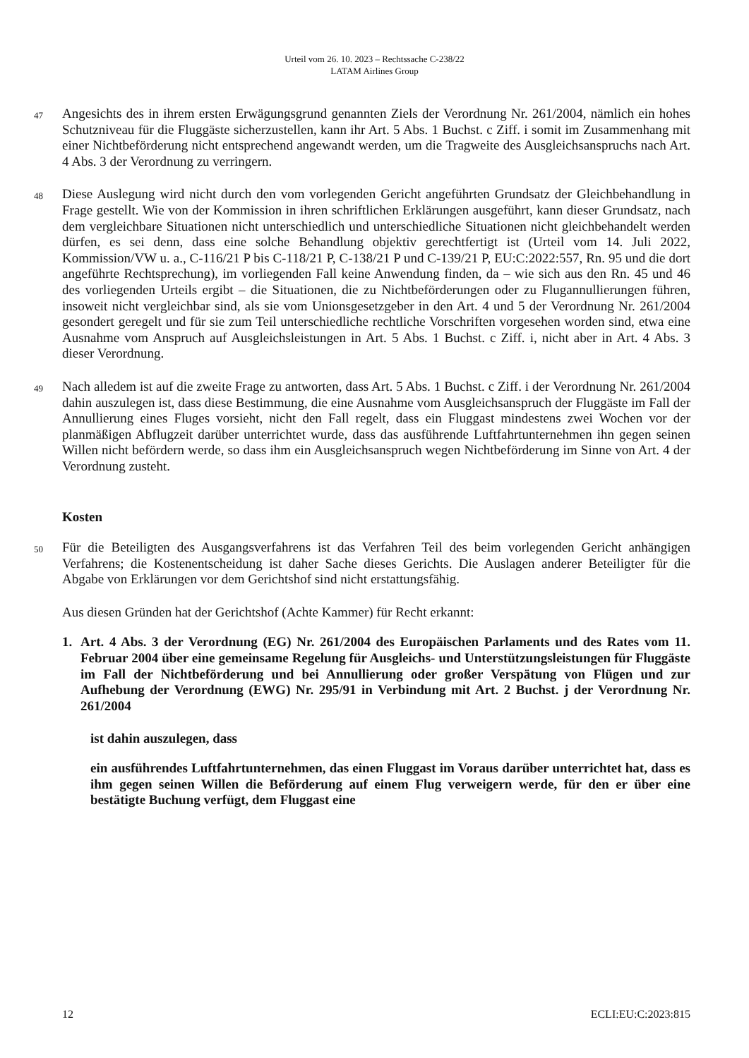Urteil vom 26. 10. 2023 – Rechtssache C-238/22
LATAM Airlines Group
47
Angesichts des in ihrem ersten Erwägungsgrund genannten Ziels der Verordnung Nr. 261/2004, nämlich ein hohes Schutzniveau für die Fluggäste sicherzustellen, kann ihr Art. 5 Abs. 1 Buchst. c Ziff. i somit im Zusammenhang mit einer Nichtbeförderung nicht entsprechend angewandt werden, um die Tragweite des Ausgleichsanspruchs nach Art. 4 Abs. 3 der Verordnung zu verringern.
48
Diese Auslegung wird nicht durch den vom vorlegenden Gericht angeführten Grundsatz der Gleichbehandlung in Frage gestellt. Wie von der Kommission in ihren schriftlichen Erklärungen ausgeführt, kann dieser Grundsatz, nach dem vergleichbare Situationen nicht unterschiedlich und unterschiedliche Situationen nicht gleichbehandelt werden dürfen, es sei denn, dass eine solche Behandlung objektiv gerechtfertigt ist (Urteil vom 14. Juli 2022, Kommission/VW u. a., C-116/21 P bis C-118/21 P, C-138/21 P und C-139/21 P, EU:C:2022:557, Rn. 95 und die dort angeführte Rechtsprechung), im vorliegenden Fall keine Anwendung finden, da – wie sich aus den Rn. 45 und 46 des vorliegenden Urteils ergibt – die Situationen, die zu Nichtbeförderungen oder zu Flugannullierungen führen, insoweit nicht vergleichbar sind, als sie vom Unionsgesetzgeber in den Art. 4 und 5 der Verordnung Nr. 261/2004 gesondert geregelt und für sie zum Teil unterschiedliche rechtliche Vorschriften vorgesehen worden sind, etwa eine Ausnahme vom Anspruch auf Ausgleichsleistungen in Art. 5 Abs. 1 Buchst. c Ziff. i, nicht aber in Art. 4 Abs. 3 dieser Verordnung.
49
Nach alledem ist auf die zweite Frage zu antworten, dass Art. 5 Abs. 1 Buchst. c Ziff. i der Verordnung Nr. 261/2004 dahin auszulegen ist, dass diese Bestimmung, die eine Ausnahme vom Ausgleichsanspruch der Fluggäste im Fall der Annullierung eines Fluges vorsieht, nicht den Fall regelt, dass ein Fluggast mindestens zwei Wochen vor der planmäßigen Abflugzeit darüber unterrichtet wurde, dass das ausführende Luftfahrtunternehmen ihn gegen seinen Willen nicht befördern werde, so dass ihm ein Ausgleichsanspruch wegen Nichtbeförderung im Sinne von Art. 4 der Verordnung zusteht.
Kosten
50
Für die Beteiligten des Ausgangsverfahrens ist das Verfahren Teil des beim vorlegenden Gericht anhängigen Verfahrens; die Kostenentscheidung ist daher Sache dieses Gerichts. Die Auslagen anderer Beteiligter für die Abgabe von Erklärungen vor dem Gerichtshof sind nicht erstattungsfähig.
Aus diesen Gründen hat der Gerichtshof (Achte Kammer) für Recht erkannt:
1. Art. 4 Abs. 3 der Verordnung (EG) Nr. 261/2004 des Europäischen Parlaments und des Rates vom 11. Februar 2004 über eine gemeinsame Regelung für Ausgleichs- und Unterstützungsleistungen für Fluggäste im Fall der Nichtbeförderung und bei Annullierung oder großer Verspätung von Flügen und zur Aufhebung der Verordnung (EWG) Nr. 295/91 in Verbindung mit Art. 2 Buchst. j der Verordnung Nr. 261/2004
ist dahin auszulegen, dass
ein ausführendes Luftfahrtunternehmen, das einen Fluggast im Voraus darüber unterrichtet hat, dass es ihm gegen seinen Willen die Beförderung auf einem Flug verweigern werde, für den er über eine bestätigte Buchung verfügt, dem Fluggast eine
12 ECLI:EU:C:2023:815